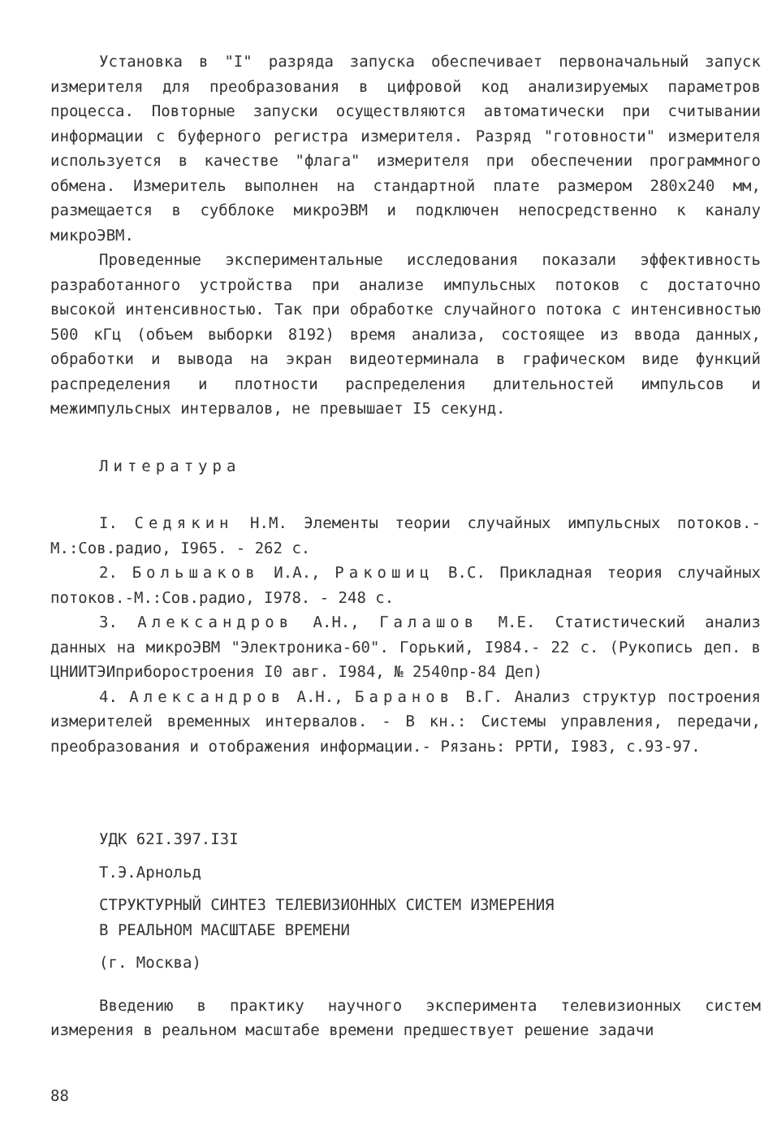Установка в "I" разряда запуска обеспечивает первоначальный запуск измерителя для преобразования в цифровой код анализируемых параметров процесса. Повторные запуски осуществляются автоматически при считывании информации с буферного регистра измерителя. Разряд "готовности" измерителя используется в качестве "флага" измерителя при обеспечении программного обмена. Измеритель выполнен на стандартной плате размером 280х240 мм, размещается в субблоке микроЭВМ и подключен непосредственно к каналу микроЭВМ.
Проведенные экспериментальные исследования показали эффективность разработанного устройства при анализе импульсных потоков с достаточно высокой интенсивностью. Так при обработке случайного потока с интенсивностью 500 кГц (объем выборки 8192) время анализа, состоящее из ввода данных, обработки и вывода на экран видеотерминала в графическом виде функций распределения и плотности распределения длительностей импульсов и межимпульсных интервалов, не превышает I5 секунд.
Литература
I. Седякин Н.М. Элементы теории случайных импульсных потоков.-М.:Сов.радио, I965. - 262 с.
2. Большаков И.А., Ракошиц В.С. Прикладная теория случайных потоков.-М.:Сов.радио, I978. - 248 с.
3. Александров А.Н., Галашов М.Е. Статистический анализ данных на микроЭВМ "Электроника-60". Горький, I984.- 22 с. (Рукопись деп. в ЦНИИТЭИприборостроения I0 авг. I984, № 2540пр-84 Деп)
4. Александров А.Н., Баранов В.Г. Анализ структур построения измерителей временных интервалов. - В кн.: Системы управления, передачи, преобразования и отображения информации.- Рязань: РРТИ, I983, с.93-97.
УДК 62I.397.I3I
Т.Э.Арнольд
СТРУКТУРНЫЙ СИНТЕЗ ТЕЛЕВИЗИОННЫХ СИСТЕМ ИЗМЕРЕНИЯ
В РЕАЛЬНОМ МАСШТАБЕ ВРЕМЕНИ
(г. Москва)
Введению в практику научного эксперимента телевизионных систем измерения в реальном масштабе времени предшествует решение задачи
88